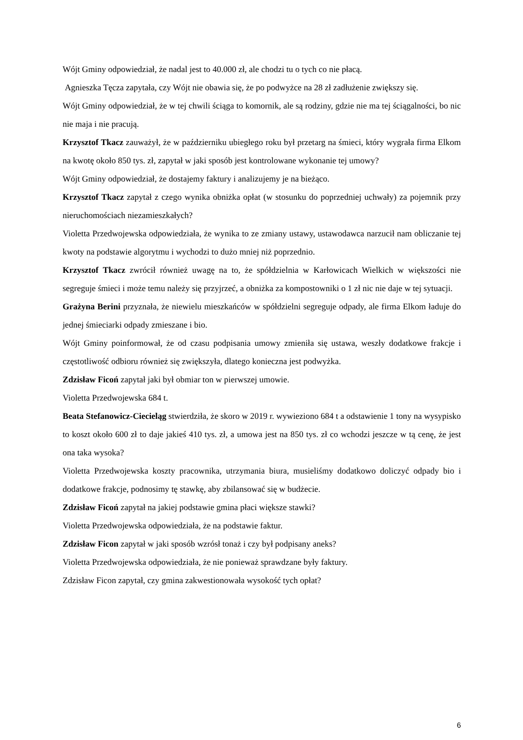Wójt Gminy odpowiedział, że nadal jest to 40.000 zł, ale chodzi tu o tych co nie płacą.
Agnieszka Tęcza zapytała, czy Wójt nie obawia się, że po podwyżce na 28 zł zadłużenie zwiększy się.
Wójt Gminy odpowiedział, że w tej chwili ściąga to komornik, ale są rodziny, gdzie nie ma tej ściągalności, bo nic nie maja i nie pracują.
Krzysztof Tkacz zauważył, że w październiku ubiegłego roku był przetarg na śmieci, który wygrała firma Elkom na kwotę około 850 tys. zł, zapytał w jaki sposób jest kontrolowane wykonanie tej umowy?
Wójt Gminy odpowiedział, że dostajemy faktury i analizujemy je na bieżąco.
Krzysztof Tkacz zapytał z czego wynika obniżka opłat (w stosunku do poprzedniej uchwały) za pojemnik przy nieruchomościach niezamieszkałych?
Violetta Przedwojewska odpowiedziała, że wynika to ze zmiany ustawy, ustawodawca narzucił nam obliczanie tej kwoty na podstawie algorytmu i wychodzi to dużo mniej niż poprzednio.
Krzysztof Tkacz zwrócił również uwagę na to, że spółdzielnia w Karłowicach Wielkich w większości nie segreguje śmieci i może temu należy się przyjrzeć, a obniżka za kompostowniki o 1 zł nic nie daje w tej sytuacji.
Grażyna Berini przyznała, że niewielu mieszkańców w spółdzielni segreguje odpady, ale firma Elkom ładuje do jednej śmieciarki odpady zmieszane i bio.
Wójt Gminy poinformował, że od czasu podpisania umowy zmieniła się ustawa, weszły dodatkowe frakcje i częstotliwość odbioru również się zwiększyła, dlatego konieczna jest podwyżka.
Zdzisław Ficoń zapytał jaki był obmiar ton w pierwszej umowie.
Violetta Przedwojewska 684 t.
Beata Stefanowicz-Ciecieląg stwierdziła, że skoro w 2019 r. wywieziono 684 t a odstawienie 1 tony na wysypisko to koszt około 600 zł to daje jakieś 410 tys. zł, a umowa jest na 850 tys. zł co wchodzi jeszcze w tą cenę, że jest ona taka wysoka?
Violetta Przedwojewska koszty pracownika, utrzymania biura, musieliśmy dodatkowo doliczyć odpady bio i dodatkowe frakcje, podnosimy tę stawkę, aby zbilansować się w budżecie.
Zdzisław Ficoń zapytał na jakiej podstawie gmina płaci większe stawki?
Violetta Przedwojewska odpowiedziała, że na podstawie faktur.
Zdzisław Ficon zapytał w jaki sposób wzrósł tonaż i czy był podpisany aneks?
Violetta Przedwojewska odpowiedziała, że nie ponieważ sprawdzane były faktury.
Zdzisław Ficon zapytał, czy gmina zakwestionowała wysokość tych opłat?
6